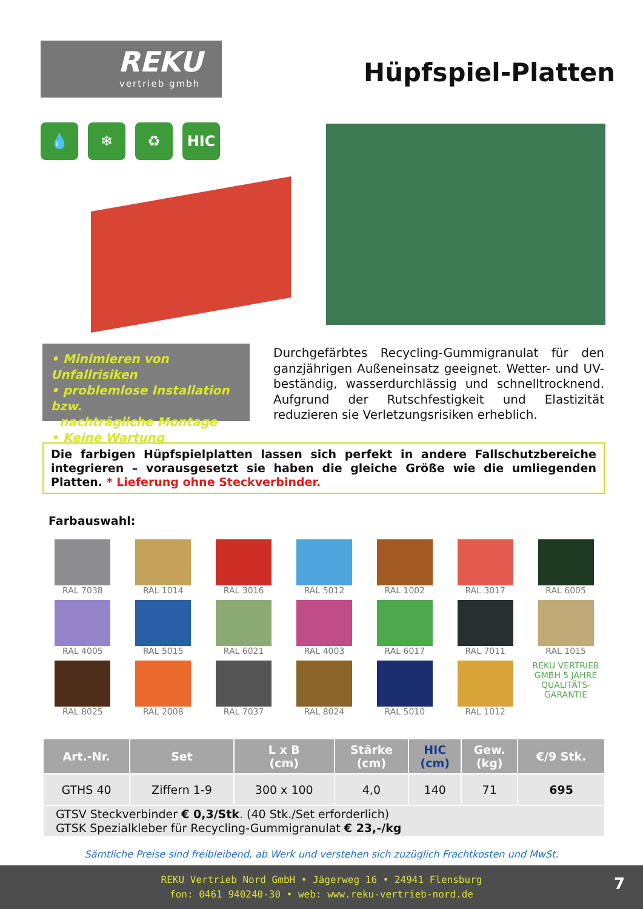REKU
vertrieb gmbh
Hüpfspiel-Platten
💧 ❄ ♻ HIC
• Minimieren von Unfallrisiken
• problemlose Installation bzw.
nachträgliche Montage
• Keine Wartung
Durchgefärbtes Recycling-Gummigranulat für den ganzjährigen Außeneinsatz geeignet. Wetter- und UV-beständig, wasserdurchlässig und schnelltrocknend. Aufgrund der Rutschfestigkeit und Elastizität reduzieren sie Verletzungsrisiken erheblich.
Die farbigen Hüpfspielplatten lassen sich perfekt in andere Fallschutzbereiche integrieren – vorausgesetzt sie haben die gleiche Größe wie die umliegenden Platten. * Lieferung ohne Steckverbinder.
Farbauswahl:
RAL 7038
RAL 1014
RAL 3016
RAL 5012
RAL 1002
RAL 3017
RAL 6005
RAL 4005
RAL 5015
RAL 6021
RAL 4003
RAL 6017
RAL 7011
RAL 1015
RAL 8025
RAL 2008
RAL 7037
RAL 8024
RAL 5010
RAL 1012
REKU VERTRIEB GMBH 5 JAHRE QUALITÄTS-GARANTIE
| Art.-Nr. | Set | L x B (cm) | Stärke (cm) | HIC (cm) | Gew. (kg) | €/9 Stk. |
| --- | --- | --- | --- | --- | --- | --- |
| GTHS 40 | Ziffern 1-9 | 300 x 100 | 4,0 | 140 | 71 | 695 |
| GTSV Steckverbinder € 0,3/Stk . (40 Stk./Set erforderlich) GTSK Spezialkleber für Recycling-Gummigranulat € 23,-/kg | | | | | | |
Sämtliche Preise sind freibleibend, ab Werk und verstehen sich zuzüglich Frachtkosten und MwSt.
REKU Vertrieb Nord GmbH • Jägerweg 16 • 24941 Flensburg
fon: 0461 940240-30 • web: www.reku-vertrieb-nord.de
7